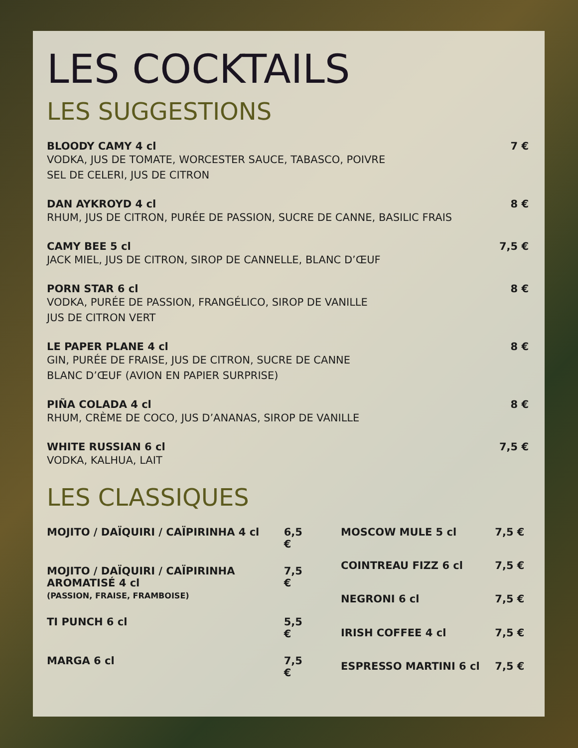LES COCKTAILS
LES SUGGESTIONS
BLOODY CAMY 4 cl 7 €
VODKA, JUS DE TOMATE, WORCESTER SAUCE, TABASCO, POIVRE
SEL DE CELERI, JUS DE CITRON
DAN AYKROYD 4 cl 8 €
RHUM, JUS DE CITRON, PURÉE DE PASSION, SUCRE DE CANNE, BASILIC FRAIS
CAMY BEE 5 cl 7,5 €
JACK MIEL, JUS DE CITRON, SIROP DE CANNELLE, BLANC D’ŒUF
PORN STAR 6 cl 8 €
VODKA, PURÉE DE PASSION, FRANGÉLICO, SIROP DE VANILLE
JUS DE CITRON VERT
LE PAPER PLANE 4 cl 8 €
GIN, PURÉE DE FRAISE, JUS DE CITRON, SUCRE DE CANNE
BLANC D’ŒUF (AVION EN PAPIER SURPRISE)
PIÑA COLADA 4 cl 8 €
RHUM, CRÈME DE COCO, JUS D’ANANAS, SIROP DE VANILLE
WHITE RUSSIAN 6 cl 7,5 €
VODKA, KALHUA, LAIT
LES CLASSIQUES
| MOJITO / DAÏQUIRI / CAÏPIRINHA 4 cl | 6,5 € |
| MOJITO / DAÏQUIRI / CAÏPIRINHA AROMATISÉ 4 cl (PASSION, FRAISE, FRAMBOISE) | 7,5 € |
| TI PUNCH 6 cl | 5,5 € |
| MARGA 6 cl | 7,5 € |
| MOSCOW MULE 5 cl | 7,5 € |
| COINTREAU FIZZ 6 cl | 7,5 € |
| NEGRONI 6 cl | 7,5 € |
| IRISH COFFEE 4 cl | 7,5 € |
| ESPRESSO MARTINI 6 cl | 7,5 € |